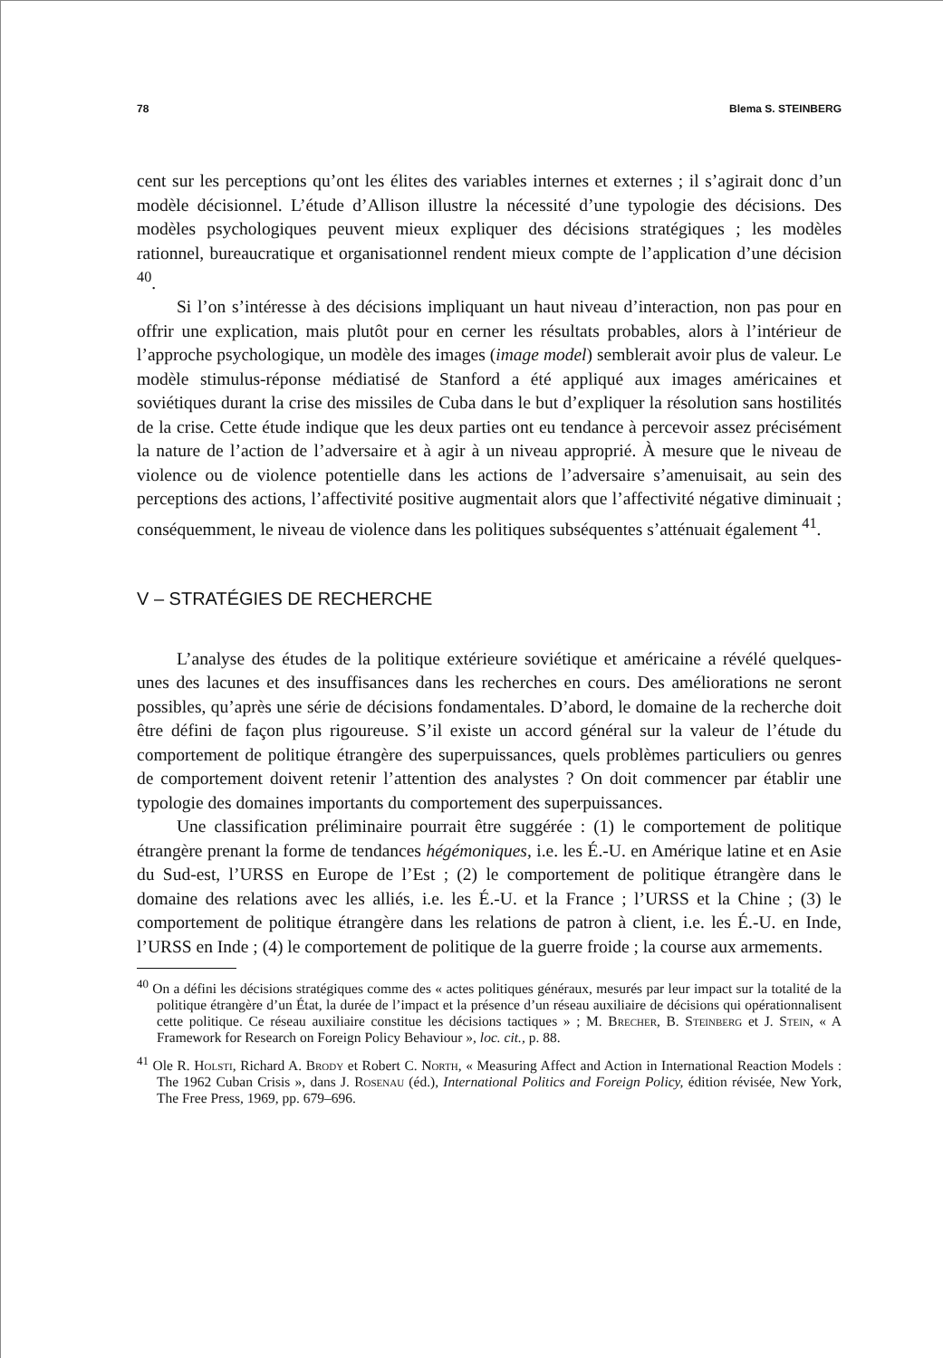78 Blema S. STEINBERG
cent sur les perceptions qu’ont les élites des variables internes et externes ; il s’agirait donc d’un modèle décisionnel. L’étude d’Allison illustre la nécessité d’une typologie des décisions. Des modèles psychologiques peuvent mieux expliquer des décisions stratégiques ; les modèles rationnel, bureaucratique et organisationnel rendent mieux compte de l’application d’une décision <sup>40</sup>.
Si l’on s’intéresse à des décisions impliquant un haut niveau d’interaction, non pas pour en offrir une explication, mais plutôt pour en cerner les résultats probables, alors à l’intérieur de l’approche psychologique, un modèle des images (image model) semblerait avoir plus de valeur. Le modèle stimulus-réponse médiatisé de Stanford a été appliqué aux images américaines et soviétiques durant la crise des missiles de Cuba dans le but d’expliquer la résolution sans hostilités de la crise. Cette étude indique que les deux parties ont eu tendance à percevoir assez précisément la nature de l’action de l’adversaire et à agir à un niveau approprié. À mesure que le niveau de violence ou de violence potentielle dans les actions de l’adversaire s’amenuisait, au sein des perceptions des actions, l’affectivité positive augmentait alors que l’affectivité négative diminuait ; conséquemment, le niveau de violence dans les politiques subséquentes s’atténuait également <sup>41</sup>.
V – STRATÉGIES DE RECHERCHE
L’analyse des études de la politique extérieure soviétique et américaine a révélé quelques-unes des lacunes et des insuffisances dans les recherches en cours. Des améliorations ne seront possibles, qu’après une série de décisions fondamentales. D’abord, le domaine de la recherche doit être défini de façon plus rigoureuse. S’il existe un accord général sur la valeur de l’étude du comportement de politique étrangère des superpuissances, quels problèmes particuliers ou genres de comportement doivent retenir l’attention des analystes ? On doit commencer par établir une typologie des domaines importants du comportement des superpuissances.
Une classification préliminaire pourrait être suggérée : (1) le comportement de politique étrangère prenant la forme de tendances hégémoniques, i.e. les É.-U. en Amérique latine et en Asie du Sud-est, l’URSS en Europe de l’Est ; (2) le comportement de politique étrangère dans le domaine des relations avec les alliés, i.e. les É.-U. et la France ; l’URSS et la Chine ; (3) le comportement de politique étrangère dans les relations de patron à client, i.e. les É.-U. en Inde, l’URSS en Inde ; (4) le comportement de politique de la guerre froide ; la course aux armements.
<sup>40</sup> On a défini les décisions stratégiques comme des « actes politiques généraux, mesurés par leur impact sur la totalité de la politique étrangère d’un État, la durée de l’impact et la présence d’un réseau auxiliaire de décisions qui opérationnalisent cette politique. Ce réseau auxiliaire constitue les décisions tactiques » ; M. Brecher, B. Steinberg et J. Stein, « A Framework for Research on Foreign Policy Behaviour », loc. cit., p. 88.
<sup>41</sup> Ole R. Holsti, Richard A. Brody et Robert C. North, « Measuring Affect and Action in International Reaction Models : The 1962 Cuban Crisis », dans J. Rosenau (éd.), International Politics and Foreign Policy, édition révisée, New York, The Free Press, 1969, pp. 679–696.